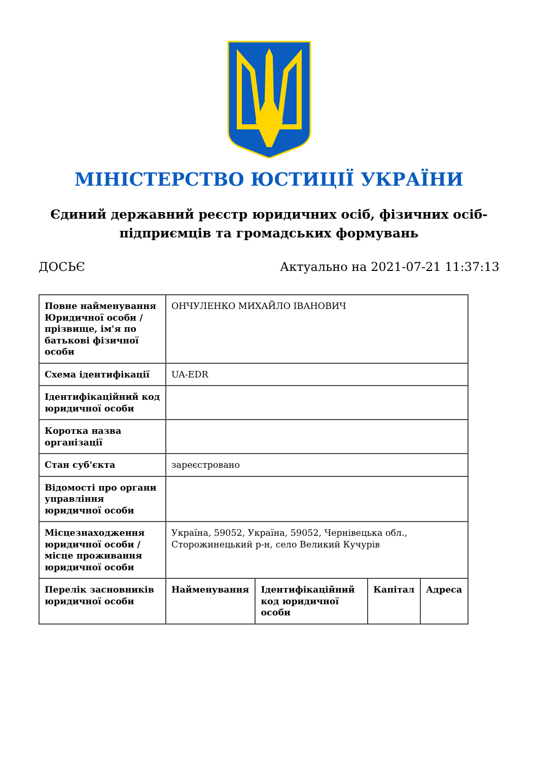МІНІСТЕРСТВО ЮСТИЦІЇ УКРАЇНИ
Єдиний державний реєстр юридичних осіб, фізичних осіб-підприємців та громадських формувань
ДОСЬЄ Актуально на 2021-07-21 11:37:13
| Повне найменування Юридичної особи / прізвище, ім'я по батькові фізичної особи | ОНЧУЛЕНКО МИХАЙЛО ІВАНОВИЧ | | | |
| Схема ідентифікації | UA-EDR | | | |
| Ідентифікаційний код юридичної особи | | | | |
| Коротка назва організації | | | | |
| Стан суб'єкта | зареєстровано | | | |
| Відомості про органи управління юридичної особи | | | | |
| Місцезнаходження юридичної особи / місце проживання юридичної особи | Україна, 59052, Україна, 59052, Чернівецька обл., Сторожинецький р-н, село Великий Кучурів | | | |
| Перелік засновників юридичної особи | Найменування | Ідентифікаційний код юридичної особи | Капітал | Адреса |